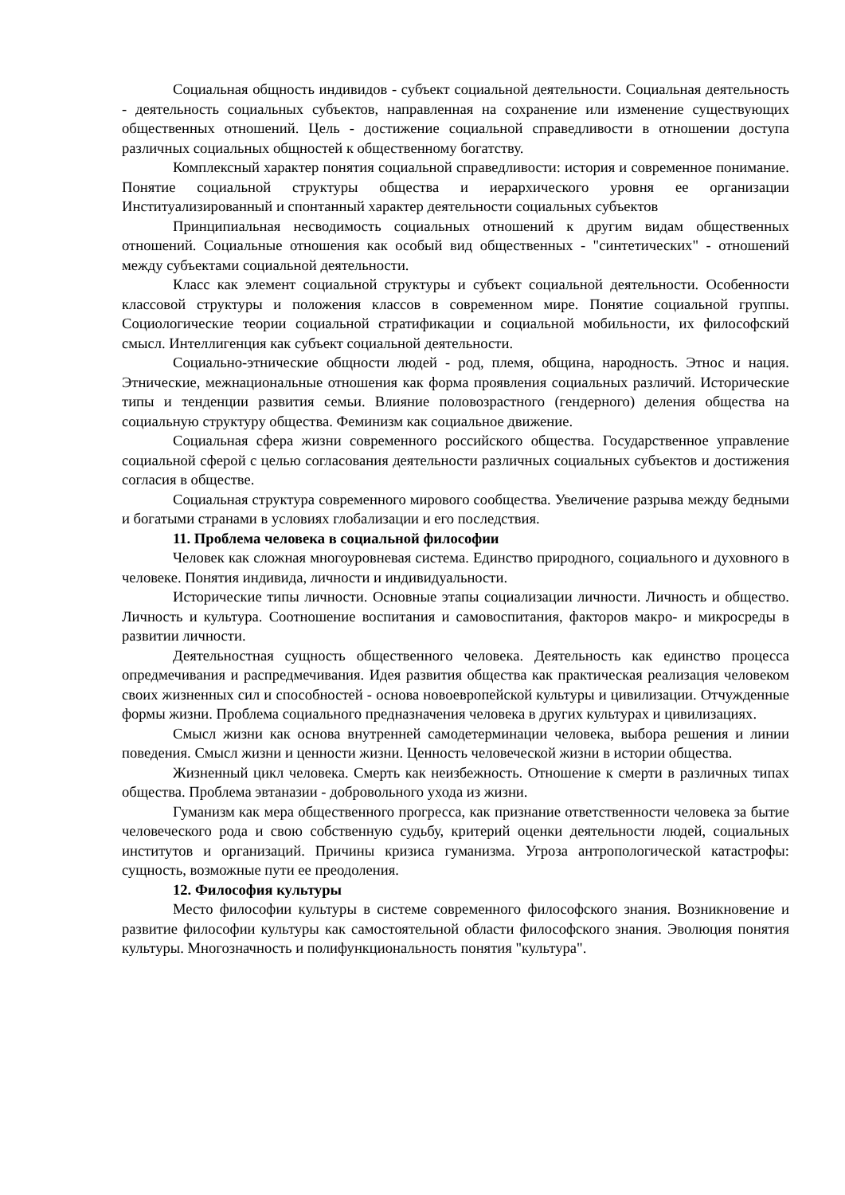Социальная общность индивидов - субъект социальной деятельности. Социальная деятельность - деятельность социальных субъектов, направленная на сохранение или изменение существующих общественных отношений. Цель - достижение социальной справедливости в отношении доступа различных социальных общностей к общественному богатству.
Комплексный характер понятия социальной справедливости: история и современное понимание. Понятие социальной структуры общества и иерархического уровня ее организации Институализированный и спонтанный характер деятельности социальных субъектов
Принципиальная несводимость социальных отношений к другим видам общественных отношений. Социальные отношения как особый вид общественных - "синтетических" - отношений между субъектами социальной деятельности.
Класс как элемент социальной структуры и субъект социальной деятельности. Особенности классовой структуры и положения классов в современном мире. Понятие социальной группы. Социологические теории социальной стратификации и социальной мобильности, их философский смысл. Интеллигенция как субъект социальной деятельности.
Социально-этнические общности людей - род, племя, община, народность. Этнос и нация. Этнические, межнациональные отношения как форма проявления социальных различий. Исторические типы и тенденции развития семьи. Влияние половозрастного (гендерного) деления общества на социальную структуру общества. Феминизм как социальное движение.
Социальная сфера жизни современного российского общества. Государственное управление социальной сферой с целью согласования деятельности различных социальных субъектов и достижения согласия в обществе.
Социальная структура современного мирового сообщества. Увеличение разрыва между бедными и богатыми странами в условиях глобализации и его последствия.
11. Проблема человека в социальной философии
Человек как сложная многоуровневая система. Единство природного, социального и духовного в человеке. Понятия индивида, личности и индивидуальности.
Исторические типы личности. Основные этапы социализации личности. Личность и общество. Личность и культура. Соотношение воспитания и самовоспитания, факторов макро- и микросреды в развитии личности.
Деятельностная сущность общественного человека. Деятельность как единство процесса опредмечивания и распредмечивания. Идея развития общества как практическая реализация человеком своих жизненных сил и способностей - основа новоевропейской культуры и цивилизации. Отчужденные формы жизни. Проблема социального предназначения человека в других культурах и цивилизациях.
Смысл жизни как основа внутренней самодетерминации человека, выбора решения и линии поведения. Смысл жизни и ценности жизни. Ценность человеческой жизни в истории общества.
Жизненный цикл человека. Смерть как неизбежность. Отношение к смерти в различных типах общества. Проблема эвтаназии - добровольного ухода из жизни.
Гуманизм как мера общественного прогресса, как признание ответственности человека за бытие человеческого рода и свою собственную судьбу, критерий оценки деятельности людей, социальных институтов и организаций. Причины кризиса гуманизма. Угроза антропологической катастрофы: сущность, возможные пути ее преодоления.
12. Философия культуры
Место философии культуры в системе современного философского знания. Возникновение и развитие философии культуры как самостоятельной области философского знания. Эволюция понятия культуры. Многозначность и полифункциональность понятия "культура".